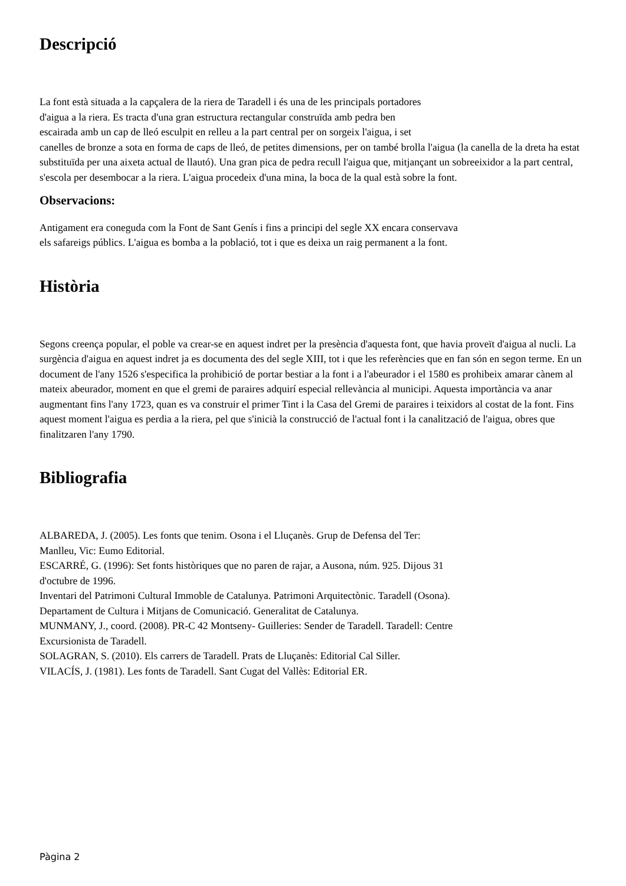Descripció
La font està situada a la capçalera de la riera de Taradell i és una de les principals portadores
d'aigua a la riera. Es tracta d'una gran estructura rectangular construïda amb pedra ben
escairada amb un cap de lleó esculpit en relleu a la part central per on sorgeix l'aigua, i set
canelles de bronze a sota en forma de caps de lleó, de petites dimensions, per on també brolla l'aigua (la canella de la dreta ha estat substituïda per una aixeta actual de llautó). Una gran pica de pedra recull l'aigua que, mitjançant un sobreeixidor a la part central, s'escola per desembocar a la riera. L'aigua procedeix d'una mina, la boca de la qual està sobre la font.
Observacions:
Antigament era coneguda com la Font de Sant Genís i fins a principi del segle XX encara conservava
els safareigs públics. L'aigua es bomba a la població, tot i que es deixa un raig permanent a la font.
Història
Segons creença popular, el poble va crear-se en aquest indret per la presència d'aquesta font, que havia proveït d'aigua al nucli. La surgència d'aigua en aquest indret ja es documenta des del segle XIII, tot i que les referències que en fan són en segon terme. En un document de l'any 1526 s'especifica la prohibició de portar bestiar a la font i a l'abeurador i el 1580 es prohibeix amarar cànem al mateix abeurador, moment en que el gremi de paraires adquirí especial rellevància al municipi. Aquesta importància va anar augmentant fins l'any 1723, quan es va construir el primer Tint i la Casa del Gremi de paraires i teixidors al costat de la font. Fins aquest moment l'aigua es perdia a la riera, pel que s'inicià la construcció de l'actual font i la canalització de l'aigua, obres que finalitzaren l'any 1790.
Bibliografia
ALBAREDA, J. (2005). Les fonts que tenim. Osona i el Lluçanès. Grup de Defensa del Ter:
Manlleu, Vic: Eumo Editorial.
ESCARRÉ, G. (1996): Set fonts històriques que no paren de rajar, a Ausona, núm. 925. Dijous 31
d'octubre de 1996.
Inventari del Patrimoni Cultural Immoble de Catalunya. Patrimoni Arquitectònic. Taradell (Osona).
Departament de Cultura i Mitjans de Comunicació. Generalitat de Catalunya.
MUNMANY, J., coord. (2008). PR-C 42 Montseny- Guilleries: Sender de Taradell. Taradell: Centre
Excursionista de Taradell.
SOLAGRAN, S. (2010). Els carrers de Taradell. Prats de Lluçanès: Editorial Cal Siller.
VILACÍS, J. (1981). Les fonts de Taradell. Sant Cugat del Vallès: Editorial ER.
Pàgina 2